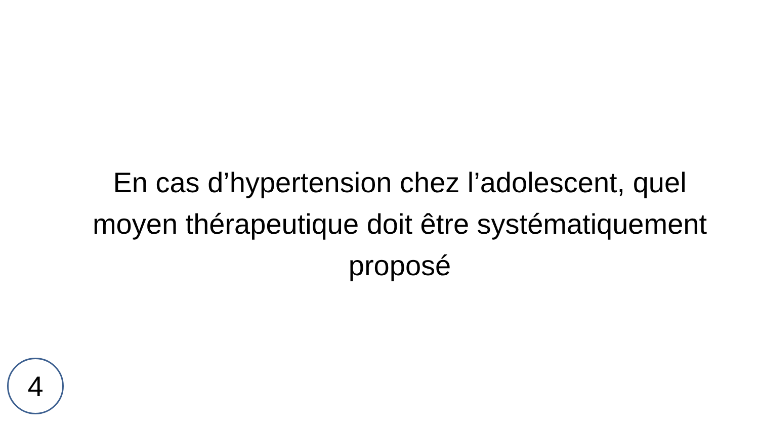En cas d’hypertension chez l’adolescent, quel moyen thérapeutique doit être systématiquement proposé
4